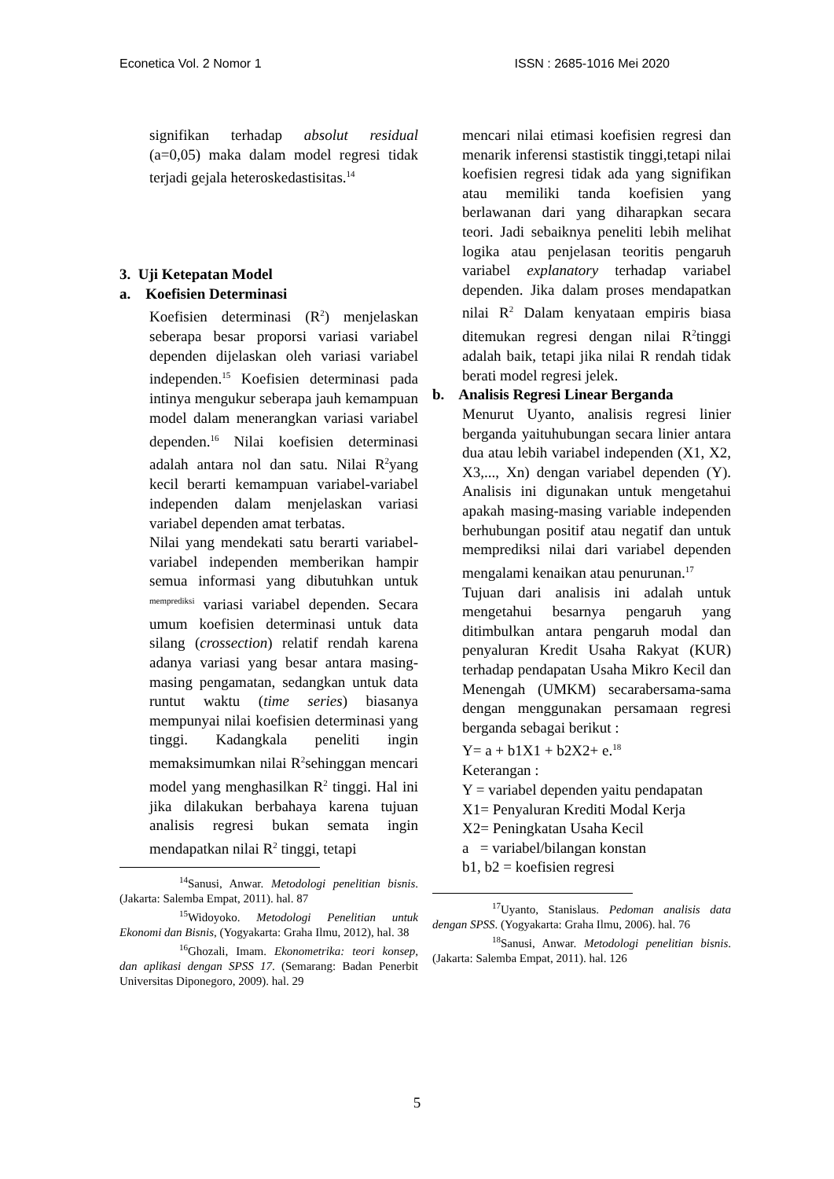Econetica Vol. 2 Nomor 1 ISSN : 2685-1016 Mei 2020
signifikan terhadap absolut residual (a=0,05) maka dalam model regresi tidak terjadi gejala heteroskedastisitas.<sup>14</sup>
3. Uji Ketepatan Model
a. Koefisien Determinasi
Koefisien determinasi (R<sup>2</sup>) menjelaskan seberapa besar proporsi variasi variabel dependen dijelaskan oleh variasi variabel independen.<sup>15</sup> Koefisien determinasi pada intinya mengukur seberapa jauh kemampuan model dalam menerangkan variasi variabel dependen.<sup>16</sup> Nilai koefisien determinasi adalah antara nol dan satu. Nilai R<sup>2</sup>yang kecil berarti kemampuan variabel-variabel independen dalam menjelaskan variasi variabel dependen amat terbatas.
Nilai yang mendekati satu berarti variabel-variabel independen memberikan hampir semua informasi yang dibutuhkan untuk <sup>memprediksi</sup> variasi variabel dependen. Secara umum koefisien determinasi untuk data silang (crossection) relatif rendah karena adanya variasi yang besar antara masing-masing pengamatan, sedangkan untuk data runtut waktu (time series) biasanya mempunyai nilai koefisien determinasi yang tinggi. Kadangkala peneliti ingin memaksimumkan nilai R<sup>2</sup>sehinggan mencari model yang menghasilkan R<sup>2</sup> tinggi. Hal ini jika dilakukan berbahaya karena tujuan analisis regresi bukan semata ingin mendapatkan nilai R<sup>2</sup> tinggi, tetapi
<sup>14</sup> Sanusi, Anwar. Metodologi penelitian bisnis. (Jakarta: Salemba Empat, 2011). hal. 87
<sup>15</sup> Widoyoko. Metodologi Penelitian untuk Ekonomi dan Bisnis, (Yogyakarta: Graha Ilmu, 2012), hal. 38
<sup>16</sup> Ghozali, Imam. Ekonometrika: teori konsep, dan aplikasi dengan SPSS 17. (Semarang: Badan Penerbit Universitas Diponegoro, 2009). hal. 29
mencari nilai etimasi koefisien regresi dan menarik inferensi stastistik tinggi,tetapi nilai koefisien regresi tidak ada yang signifikan atau memiliki tanda koefisien yang berlawanan dari yang diharapkan secara teori. Jadi sebaiknya peneliti lebih melihat logika atau penjelasan teoritis pengaruh variabel explanatory terhadap variabel dependen. Jika dalam proses mendapatkan nilai R<sup>2</sup> Dalam kenyataan empiris biasa ditemukan regresi dengan nilai R<sup>2</sup>tinggi adalah baik, tetapi jika nilai R rendah tidak berati model regresi jelek.
b. Analisis Regresi Linear Berganda
Menurut Uyanto, analisis regresi linier berganda yaituhubungan secara linier antara dua atau lebih variabel independen (X1, X2, X3,..., Xn) dengan variabel dependen (Y). Analisis ini digunakan untuk mengetahui apakah masing-masing variable independen berhubungan positif atau negatif dan untuk memprediksi nilai dari variabel dependen mengalami kenaikan atau penurunan.<sup>17</sup>
Tujuan dari analisis ini adalah untuk mengetahui besarnya pengaruh yang ditimbulkan antara pengaruh modal dan penyaluran Kredit Usaha Rakyat (KUR) terhadap pendapatan Usaha Mikro Kecil dan Menengah (UMKM) secarabersama-sama dengan menggunakan persamaan regresi berganda sebagai berikut :
Y= a + b1X1 + b2X2+ e.<sup>18</sup>
Keterangan :
Y = variabel dependen yaitu pendapatan
X1= Penyaluran Krediti Modal Kerja
X2= Peningkatan Usaha Kecil
a = variabel/bilangan konstan
b1, b2 = koefisien regresi
<sup>17</sup> Uyanto, Stanislaus. Pedoman analisis data dengan SPSS. (Yogyakarta: Graha Ilmu, 2006). hal. 76
<sup>18</sup> Sanusi, Anwar. Metodologi penelitian bisnis. (Jakarta: Salemba Empat, 2011). hal. 126
5